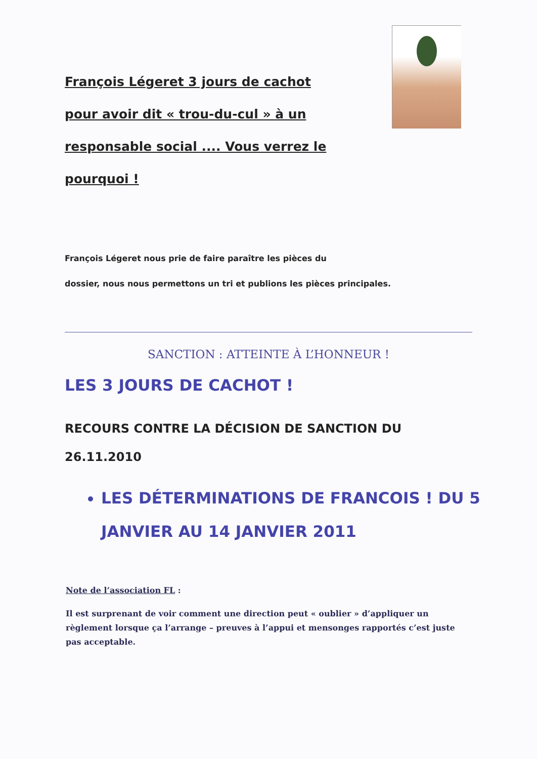François Légeret 3 jours de cachot pour avoir dit « trou-du-cul » à un responsable social .... Vous verrez le pourquoi !
François Légeret nous prie de faire paraître les pièces du
dossier, nous nous permettons un tri et publions les pièces principales.
SANCTION : ATTEINTE À L’HONNEUR !
LES 3 JOURS DE CACHOT !
RECOURS CONTRE LA DÉCISION DE SANCTION DU 26.11.2010
LES DÉTERMINATIONS DE FRANCOIS ! DU 5 JANVIER AU 14 JANVIER 2011
Note de l’association FL :
Il est surprenant de voir comment une direction peut « oublier » d’appliquer un règlement lorsque ça l’arrange – preuves à l’appui et mensonges rapportés c’est juste pas acceptable.